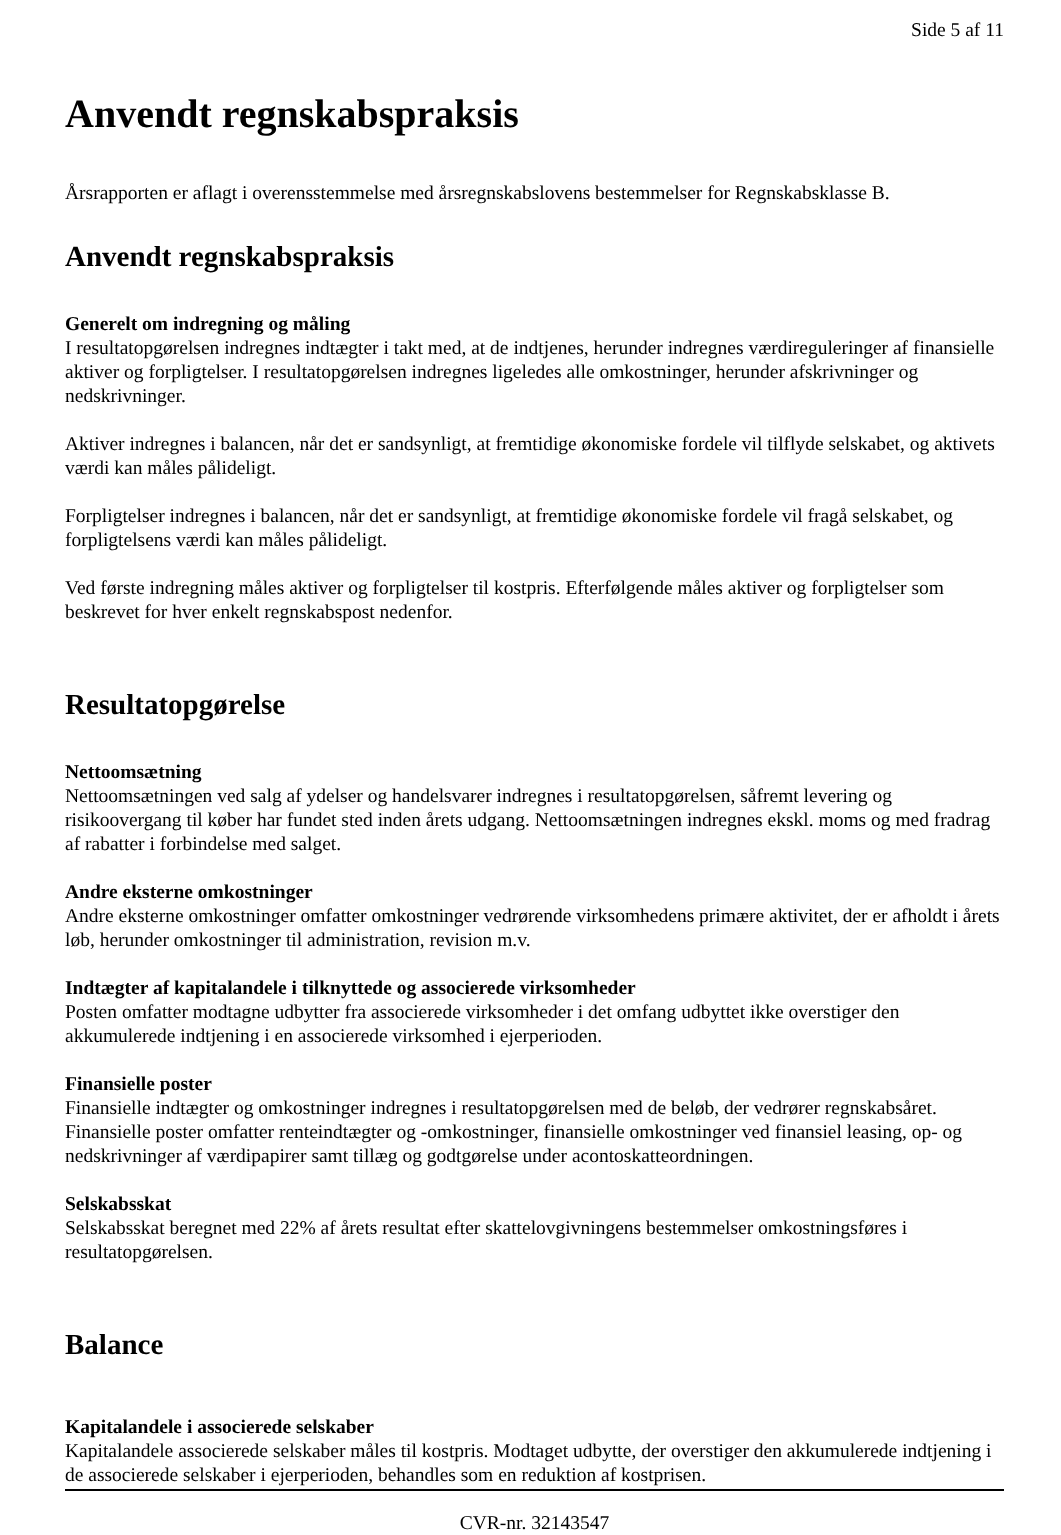Side 5 af 11
Anvendt regnskabspraksis
Årsrapporten er aflagt i overensstemmelse med årsregnskabslovens bestemmelser for Regnskabsklasse B.
Anvendt regnskabspraksis
Generelt om indregning og måling
I resultatopgørelsen indregnes indtægter i takt med, at de indtjenes, herunder indregnes værdireguleringer af finansielle aktiver og forpligtelser. I resultatopgørelsen indregnes ligeledes alle omkostninger, herunder afskrivninger og nedskrivninger.
Aktiver indregnes i balancen, når det er sandsynligt, at fremtidige økonomiske fordele vil tilflyde selskabet, og aktivets værdi kan måles pålideligt.
Forpligtelser indregnes i balancen, når det er sandsynligt, at fremtidige økonomiske fordele vil fragå selskabet, og forpligtelsens værdi kan måles pålideligt.
Ved første indregning måles aktiver og forpligtelser til kostpris. Efterfølgende måles aktiver og forpligtelser som beskrevet for hver enkelt regnskabspost nedenfor.
Resultatopgørelse
Nettoomsætning
Nettoomsætningen ved salg af ydelser og handelsvarer indregnes i resultatopgørelsen, såfremt levering og risikoovergang til køber har fundet sted inden årets udgang. Nettoomsætningen indregnes ekskl. moms og med fradrag af rabatter i forbindelse med salget.
Andre eksterne omkostninger
Andre eksterne omkostninger omfatter omkostninger vedrørende virksomhedens primære aktivitet, der er afholdt i årets løb, herunder omkostninger til administration, revision m.v.
Indtægter af kapitalandele i tilknyttede og associerede virksomheder
Posten omfatter modtagne udbytter fra associerede virksomheder i det omfang udbyttet ikke overstiger den akkumulerede indtjening i en associerede virksomhed i ejerperioden.
Finansielle poster
Finansielle indtægter og omkostninger indregnes i resultatopgørelsen med de beløb, der vedrører regnskabsåret. Finansielle poster omfatter renteindtægter og -omkostninger, finansielle omkostninger ved finansiel leasing, op- og nedskrivninger af værdipapirer samt tillæg og godtgørelse under acontoskatteordningen.
Selskabsskat
Selskabsskat beregnet med 22% af årets resultat efter skattelovgivningens bestemmelser omkostningsføres i resultatopgørelsen.
Balance
Kapitalandele i associerede selskaber
Kapitalandele associerede selskaber måles til kostpris. Modtaget udbytte, der overstiger den akkumulerede indtjening i de associerede selskaber i ejerperioden, behandles som en reduktion af kostprisen.
CVR-nr. 32143547